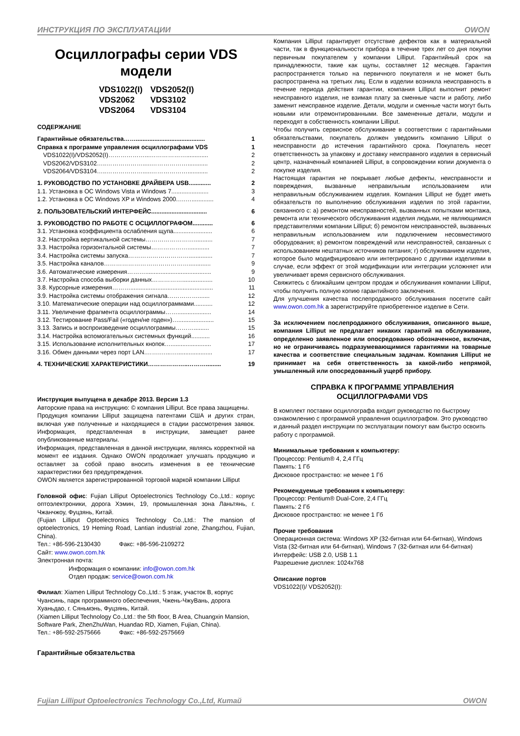ИНСТРУКЦИЯ ПО ЭКСПЛУАТАЦИИ OWON
Осциллографы серии VDS модели
VDS1022(I) VDS2052(I)
VDS2062 VDS3102
VDS2064 VDS3104
СОДЕРЖАНИЕ
Гарантийные обязательства……......................................... 1
Справка к программе управления осциллографами VDS 1
VDS1022(I)/VDS2052(I)………………...………………............. 2
VDS2062/VDS3102…..……………….....………………............ 2
VDS2064/VDS3104…..……………….....………………............ 2
1. РУКОВОДСТВО ПО УСТАНОВКЕ ДРАЙВЕРА USB............. 2
1.1. Установка в ОС Windows Vista и Windows 7...................... 3
1.2. Установка в ОС Windows XP и Windows 2000.….…............. 4
2. ПОЛЬЗОВАТЕЛЬСКИЙ ИНТЕРФЕЙС................................. 6
3. РУКОВОДСТВО ПО РАБОТЕ С ОСЦИЛЛОГРАФОМ............ 6
3.1. Установка коэффициента ослабления щупа....................... 6
3.2. Настройка вертикальной системы……………………........... 7
3.3. Настройка горизонтальной системы………………............. 7
3.4. Настройка системы запуска………………………….............. 7
3.5. Настройка каналов……………………………………............. 9
3.6. Автоматические измерения………....................................... 9
3.7. Настройка способа выборки данных…………….................. 10
3.8. Курсорные измерения………................................................. 11
3.9. Настройка системы отображения сигнала……………....... 12
3.10. Математические операции над осциллограммами........... 12
3.11. Увеличение фрагмента осциллограммы…….................... 14
3.12. Тестирование Pass/Fail («годен/не годен»)…..................... 15
3.13. Запись и воспроизведение осциллограммы………......... 15
3.14. Настройка вспомогательных системных функций........... 16
3.15. Использование исполнительных кнопок…........................ 17
3.16. Обмен данными через порт LAN.…….…...…..................... 17
4. ТЕХНИЧЕСКИЕ ХАРАКТЕРИСТИКИ………………..………......... 19
Инструкция выпущена в декабре 2013. Версия 1.3
Авторские права на инструкцию: © компания Lilliput. Все права защищены.
Продукция компании Lilliput защищена патентами США и других стран, включая уже полученные и находящиеся в стадии рассмотрения заявок. Информация, представленная в инструкции, замещает ранее опубликованные материалы.
Информация, представленная в данной инструкции, являясь корректной на момент ее издания. Однако OWON продолжает улучшать продукцию и оставляет за собой право вносить изменения в ее технические характеристики без предупреждения.
OWON является зарегистрированной торговой маркой компании Lilliput
Головной офис: Fujian Lilliput Optoelectronics Technology Co.,Ltd.: корпус оптоэлектроники, дорога Хэмин, 19, промышленная зона Ланьтянь, г. Чжанчжоу, Фуцзянь, Китай.
(Fujian Lilliput Optoelectronics Technology Co.,Ltd.: The mansion of optoelectronics, 19 Heming Road, Lantian industrial zone, Zhangzhou, Fujian, China).
Тел.: +86-596-2130430 Факс: +86-596-2109272
Сайт: www.owon.com.hk
Электронная почта:
Информация о компании: info@owon.com.hk
Отдел продаж: service@owon.com.hk
Филиал: Xiamen Lilliput Technology Co.,Ltd.: 5 этаж, участок B, корпус Чуансинь, парк программного обеспечения, Чжень-ЧжуВань, дорога Хуаньдао, г. Сяньмэнь, Фуцзянь, Китай.
(Xiamen Lilliput Technology Co.,Ltd.: the 5th floor, B Area, Chuangxin Mansion, Software Park, ZhenZhuWan, Huandao RD, Xiamen, Fujian, China).
Тел.: +86-592-2575666 Факс: +86-592-2575669
Гарантийные обязательства
Компания Lilliput гарантирует отсутствие дефектов как в материальной части, так в функциональности прибора в течение трех лет со дня покупки первичным покупателем у компании Lilliput. Гарантийный срок на принадлежности, такие как щупы, составляет 12 месяцев. Гарантия распространяется только на первичного покупателя и не может быть распространена на третьих лиц. Если в изделии возникла неисправность в течение периода действия гарантии, компания Lilliput выполнит ремонт неисправного изделия, не взимая плату за сменные части и работу, либо заменит неисправное изделие. Детали, модули и сменные части могут быть новыми или отремонтированными. Все замененные детали, модули и переходят в собственность компании Lilliput.
Чтобы получить сервисное обслуживание в соответствии с гарантийными обязательствами, покупатель должен уведомить компанию Lilliput о неисправности до истечения гарантийного срока. Покупатель несет ответственность за упаковку и доставку неисправного изделия в сервисный центр, назначенный компанией Lilliput, в сопровождении копии документа о покупке изделия.
Настоящая гарантия не покрывает любые дефекты, неисправности и повреждения, вызванные неправильным использованием или неправильным обслуживанием изделия. Компания Lilliput не будет иметь обязательств по выполнению обслуживания изделия по этой гарантии, связанного с: а) ремонтом неисправностей, вызванных попытками монтажа, ремонта или технического обслуживания изделия людьми, не являющимися представителями компании Lilliput; б) ремонтом неисправностей, вызванных неправильным использованием или подключением несовместимого оборудования; в) ремонтом повреждений или неисправностей, связанных с использованием нештатных источников питания; г) обслуживанием изделия, которое было модифицировано или интегрировано с другими изделиями в случае, если эффект от этой модификации или интеграции усложняет или увеличивает время сервисного обслуживания.
Свяжитесь с ближайшим центром продаж и обслуживания компании Lilliput, чтобы получить полную копию гарантийного заключения.
Для улучшения качества послепродажного обслуживания посетите сайт www.owon.com.hk а зарегистрируйте приобретенное изделие в Сети.
За исключением послепродажного обслуживания, описанного выше, компания Lilliput не предлагает никаких гарантий на обслуживание, определенно заявленное или опосредованно обозначенное, включая, но не ограничиваясь подразумевающимися гарантиями на товарные качества и соответствие специальным задачам. Компания Lilliput не принимает на себя ответственность за какой-либо непрямой, умышленный или опосредованный ущерб прибору.
СПРАВКА К ПРОГРАММЕ УПРАВЛЕНИЯ ОСЦИЛЛОГРАФАМИ VDS
В комплект поставки осциллографа входит руководство по быстрому ознакомлению с программой управления осциллографом. Это руководство и данный раздел инструкции по эксплуатации помогут вам быстро освоить работу с программой.
Минимальные требования к компьютеру:
Процессор: Pentium® 4, 2,4 ГГц
Память: 1 Гб
Дисковое пространство: не менее 1 Гб
Рекомендуемые требования к компьютеру:
Процессор: Pentium® Dual-Core, 2,4 ГГц
Память: 2 Гб
Дисковое пространство: не менее 1 Гб
Прочие требования
Операционная система: Windows XP (32-битная или 64-битная), Windows Vista (32-битная или 64-битная), Windows 7 (32-битная или 64-битная)
Интерфейс: USB 2.0, USB 1.1
Разрешение дисплея: 1024x768
Описание портов
VDS1022(I)/ VDS2052(I):
Fujian Lilliput Optoelectronics Technology Co.,Ltd, Китай OWON